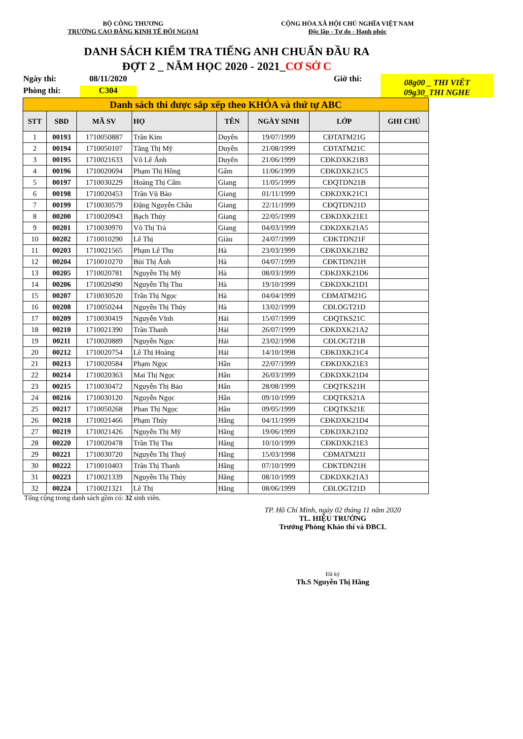BỘ CÔNG THƯƠNG
TRƯỜNG CAO ĐẲNG KINH TẾ ĐỐI NGOẠI
CỘNG HÒA XÃ HỘI CHỦ NGHĨA VIỆT NAM
Độc lập - Tự do - Hạnh phúc
DANH SÁCH KIỂM TRA TIẾNG ANH CHUẨN ĐẦU RA
ĐỢT 2 _ NĂM HỌC 2020 - 2021_CƠ SỞ C
Ngày thi:
08/11/2020
Giờ thi:
08g00 _ THI VIẾT
09g30_THI NGHE
Phòng thi:
C304
| Danh sách thi được sắp xếp theo KHÓA và thứ tự ABC | | | | | | | |
| STT | SBD | MÃ SV | HỌ | TÊN | NGÀY SINH | LỚP | GHI CHÚ |
| 1 | 00193 | 1710050887 | Trần Kim | Duyên | 19/07/1999 | CĐTATM21G | |
| 2 | 00194 | 1710050107 | Tăng Thị Mỹ | Duyên | 21/08/1999 | CĐTATM21C | |
| 3 | 00195 | 1710021633 | Võ Lê Ánh | Duyên | 21/06/1999 | CĐKDXK21B3 | |
| 4 | 00196 | 1710020694 | Phạm Thị Hồng | Gấm | 11/06/1999 | CĐKDXK21C5 | |
| 5 | 00197 | 1710030229 | Hoàng Thị Cẩm | Giang | 11/05/1999 | CĐQTDN21B | |
| 6 | 00198 | 1710020453 | Trần Vũ Bảo | Giang | 01/11/1999 | CĐKDXK21C1 | |
| 7 | 00199 | 1710030579 | Đặng Nguyễn Châu | Giang | 22/11/1999 | CĐQTDN21D | |
| 8 | 00200 | 1710020943 | Bạch Thủy | Giang | 22/05/1999 | CĐKDXK21E1 | |
| 9 | 00201 | 1710030970 | Võ Thị Trà | Giang | 04/03/1999 | CĐKDXK21A5 | |
| 10 | 00202 | 1710010290 | Lê Thị | Giàu | 24/07/1999 | CĐKTDN21F | |
| 11 | 00203 | 1710021565 | Phạm Lê Thu | Hà | 23/03/1999 | CĐKDXK21B2 | |
| 12 | 00204 | 1710010270 | Bùi Thị Ánh | Hà | 04/07/1999 | CĐKTDN21H | |
| 13 | 00205 | 1710020781 | Nguyễn Thị Mỹ | Hà | 08/03/1999 | CĐKDXK21D6 | |
| 14 | 00206 | 1710020490 | Nguyễn Thị Thu | Hà | 19/10/1999 | CĐKDXK21D1 | |
| 15 | 00207 | 1710030520 | Trần Thị Ngọc | Hà | 04/04/1999 | CĐMATM21G | |
| 16 | 00208 | 1710050244 | Nguyễn Thị Thúy | Hà | 13/02/1999 | CĐLOGT21D | |
| 17 | 00209 | 1710030419 | Nguyễn Vĩnh | Hải | 15/07/1999 | CĐQTKS21C | |
| 18 | 00210 | 1710021390 | Trần Thanh | Hải | 26/07/1999 | CĐKDXK21A2 | |
| 19 | 00211 | 1710020889 | Nguyễn Ngọc | Hải | 23/02/1998 | CĐLOGT21B | |
| 20 | 00212 | 1710020754 | Lê Thị Hoàng | Hải | 14/10/1998 | CĐKDXK21C4 | |
| 21 | 00213 | 1710020584 | Phạm Ngọc | Hân | 22/07/1999 | CĐKDXK21E3 | |
| 22 | 00214 | 1710020363 | Mai Thị Ngọc | Hân | 26/03/1999 | CĐKDXK21D4 | |
| 23 | 00215 | 1710030472 | Nguyễn Thị Bảo | Hân | 28/08/1999 | CĐQTKS21H | |
| 24 | 00216 | 1710030120 | Nguyễn Ngọc | Hân | 09/10/1999 | CĐQTKS21A | |
| 25 | 00217 | 1710050268 | Phan Thị Ngọc | Hân | 09/05/1999 | CĐQTKS21E | |
| 26 | 00218 | 1710021466 | Phạm Thúy | Hằng | 04/11/1999 | CĐKDXK21D4 | |
| 27 | 00219 | 1710021426 | Nguyễn Thị Mỹ | Hằng | 19/06/1999 | CĐKDXK21D2 | |
| 28 | 00220 | 1710020478 | Trần Thị Thu | Hằng | 10/10/1999 | CĐKDXK21E3 | |
| 29 | 00221 | 1710030720 | Nguyễn Thị Thuý | Hằng | 15/03/1998 | CĐMATM21I | |
| 30 | 00222 | 1710010403 | Trần Thị Thanh | Hằng | 07/10/1999 | CĐKTDN21H | |
| 31 | 00223 | 1710021339 | Nguyễn Thị Thúy | Hằng | 08/10/1999 | CĐKDXK21A3 | |
| 32 | 00224 | 1710021321 | Lê Thị | Hằng | 08/06/1999 | CĐLOGT21D | |
Tổng cộng trong danh sách gồm có: 32 sinh viên.
TP. Hồ Chí Minh, ngày 02 tháng 11 năm 2020
TL. HIỆU TRƯỞNG
Trưởng Phòng Khảo thí và ĐBCL
Đã ký
Th.S Nguyễn Thị Hằng